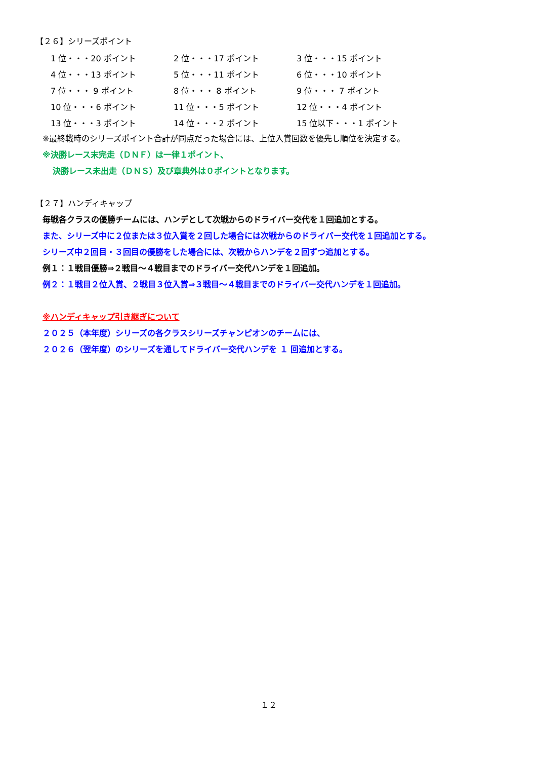【２６】シリーズポイント
| 1 位・・・20 ポイント | 2 位・・・17 ポイント | 3 位・・・15 ポイント |
| 4 位・・・13 ポイント | 5 位・・・11 ポイント | 6 位・・・10 ポイント |
| 7 位・・・ 9 ポイント | 8 位・・・ 8 ポイント | 9 位・・・ 7 ポイント |
| 10 位・・・6 ポイント | 11 位・・・5 ポイント | 12 位・・・4 ポイント |
| 13 位・・・3 ポイント | 14 位・・・2 ポイント | 15 位以下・・・1 ポイント |
※最終戦時のシリーズポイント合計が同点だった場合には、上位入賞回数を優先し順位を決定する。
※決勝レース末完走（ＤＮＦ）は一律１ポイント、
決勝レース未出走（ＤＮＳ）及び章典外は０ポイントとなります。
【２７】ハンディキャップ
毎戦各クラスの優勝チームには、ハンデとして次戦からのドライバー交代を１回追加とする。
また、シリーズ中に２位または３位入賞を２回した場合には次戦からのドライバー交代を１回追加とする。
シリーズ中２回目・３回目の優勝をした場合には、次戦からハンデを２回ずつ追加とする。
例１：１戦目優勝⇒２戦目～４戦目までのドライバー交代ハンデを１回追加。
例２：１戦目２位入賞、２戦目３位入賞⇒３戦目～４戦目までのドライバー交代ハンデを１回追加。
※ハンディキャップ引き継ぎについて
２０２５（本年度）シリーズの各クラスシリーズチャンピオンのチームには、
２０２６（翌年度）のシリーズを通してドライバー交代ハンデを １ 回追加とする。
１２